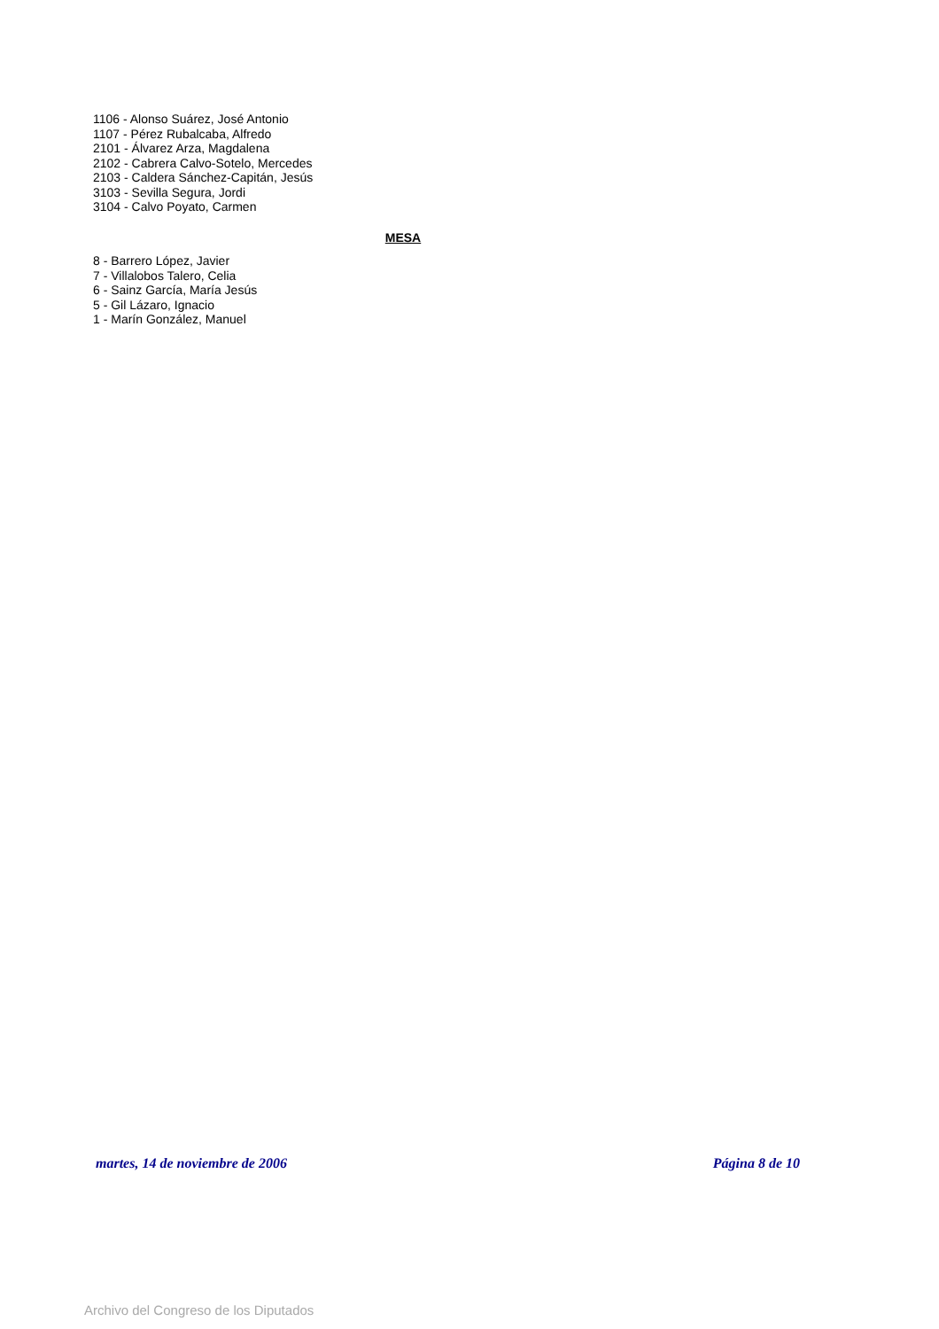1106 - Alonso Suárez, José Antonio
1107 - Pérez Rubalcaba, Alfredo
2101 - Álvarez Arza, Magdalena
2102 - Cabrera Calvo-Sotelo, Mercedes
2103 - Caldera Sánchez-Capitán, Jesús
3103 - Sevilla Segura, Jordi
3104 - Calvo Poyato, Carmen
MESA
8 - Barrero López, Javier
7 - Villalobos Talero, Celia
6 - Sainz García, María Jesús
5 - Gil Lázaro, Ignacio
1 - Marín González, Manuel
martes, 14 de noviembre de 2006 Página 8 de 10
Archivo del Congreso de los Diputados